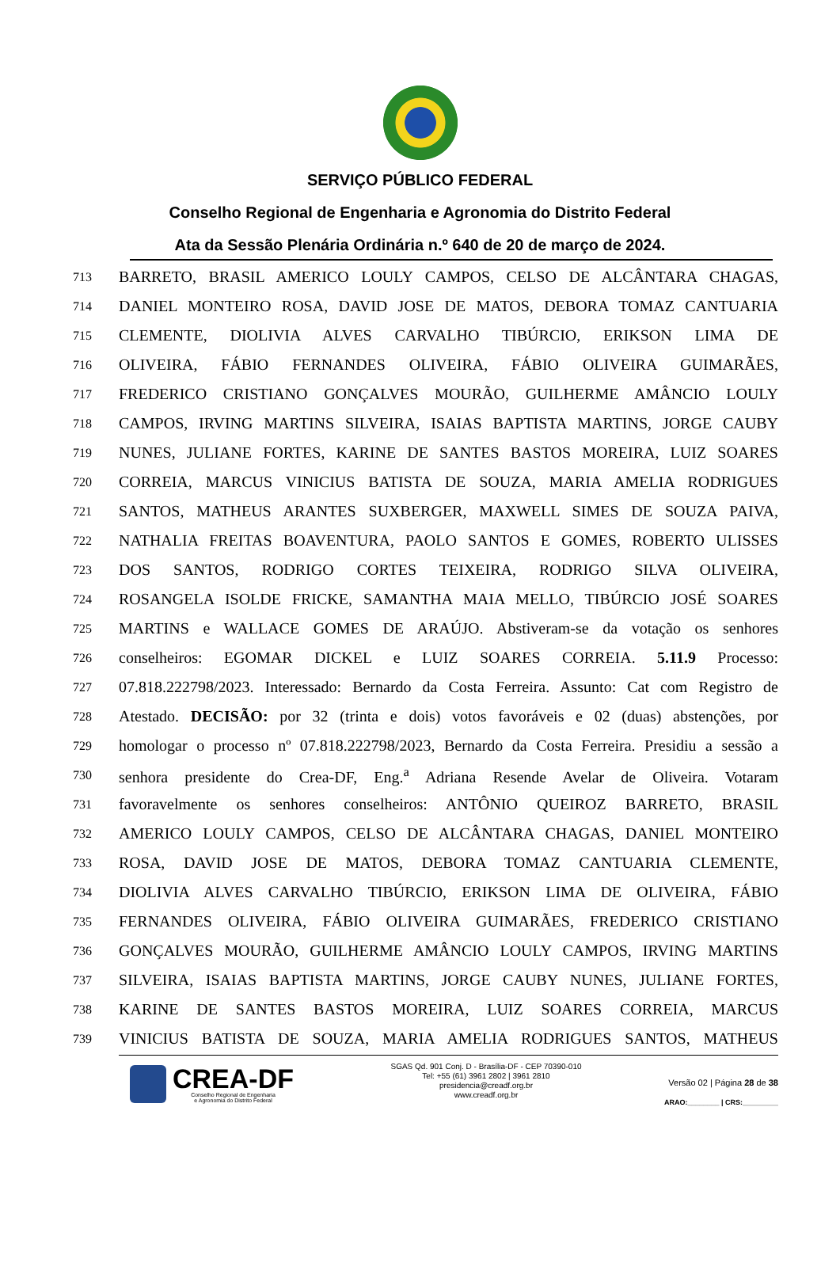SERVIÇO PÚBLICO FEDERAL
Conselho Regional de Engenharia e Agronomia do Distrito Federal
Ata da Sessão Plenária Ordinária n.º 640 de 20 de março de 2024.
713 BARRETO, BRASIL AMERICO LOULY CAMPOS, CELSO DE ALCÂNTARA CHAGAS,
714 DANIEL MONTEIRO ROSA, DAVID JOSE DE MATOS, DEBORA TOMAZ CANTUARIA
715 CLEMENTE, DIOLIVIA ALVES CARVALHO TIBÚRCIO, ERIKSON LIMA DE
716 OLIVEIRA, FÁBIO FERNANDES OLIVEIRA, FÁBIO OLIVEIRA GUIMARÃES,
717 FREDERICO CRISTIANO GONÇALVES MOURÃO, GUILHERME AMÂNCIO LOULY
718 CAMPOS, IRVING MARTINS SILVEIRA, ISAIAS BAPTISTA MARTINS, JORGE CAUBY
719 NUNES, JULIANE FORTES, KARINE DE SANTES BASTOS MOREIRA, LUIZ SOARES
720 CORREIA, MARCUS VINICIUS BATISTA DE SOUZA, MARIA AMELIA RODRIGUES
721 SANTOS, MATHEUS ARANTES SUXBERGER, MAXWELL SIMES DE SOUZA PAIVA,
722 NATHALIA FREITAS BOAVENTURA, PAOLO SANTOS E GOMES, ROBERTO ULISSES
723 DOS SANTOS, RODRIGO CORTES TEIXEIRA, RODRIGO SILVA OLIVEIRA,
724 ROSANGELA ISOLDE FRICKE, SAMANTHA MAIA MELLO, TIBÚRCIO JOSÉ SOARES
725 MARTINS e WALLACE GOMES DE ARAÚJO. Abstiveram-se da votação os senhores
726 conselheiros: EGOMAR DICKEL e LUIZ SOARES CORREIA. 5.11.9 Processo:
727 07.818.222798/2023. Interessado: Bernardo da Costa Ferreira. Assunto: Cat com Registro de
728 Atestado. DECISÃO: por 32 (trinta e dois) votos favoráveis e 02 (duas) abstenções, por
729 homologar o processo nº 07.818.222798/2023, Bernardo da Costa Ferreira. Presidiu a sessão a
730 senhora presidente do Crea-DF, Eng.<sup>a</sup> Adriana Resende Avelar de Oliveira. Votaram
731 favoravelmente os senhores conselheiros: ANTÔNIO QUEIROZ BARRETO, BRASIL
732 AMERICO LOULY CAMPOS, CELSO DE ALCÂNTARA CHAGAS, DANIEL MONTEIRO
733 ROSA, DAVID JOSE DE MATOS, DEBORA TOMAZ CANTUARIA CLEMENTE,
734 DIOLIVIA ALVES CARVALHO TIBÚRCIO, ERIKSON LIMA DE OLIVEIRA, FÁBIO
735 FERNANDES OLIVEIRA, FÁBIO OLIVEIRA GUIMARÃES, FREDERICO CRISTIANO
736 GONÇALVES MOURÃO, GUILHERME AMÂNCIO LOULY CAMPOS, IRVING MARTINS
737 SILVEIRA, ISAIAS BAPTISTA MARTINS, JORGE CAUBY NUNES, JULIANE FORTES,
738 KARINE DE SANTES BASTOS MOREIRA, LUIZ SOARES CORREIA, MARCUS
739 VINICIUS BATISTA DE SOUZA, MARIA AMELIA RODRIGUES SANTOS, MATHEUS
CREA-DF
Conselho Regional de Engenharia
e Agronomia do Distrito Federal
SGAS Qd. 901 Conj. D - Brasília-DF - CEP 70390-010
Tel: +55 (61) 3961 2802 | 3961 2810
presidencia@creadf.org.br
www.creadf.org.br
Versão 02 | Página 28 de 38
ARAO:________ | CRS:_________